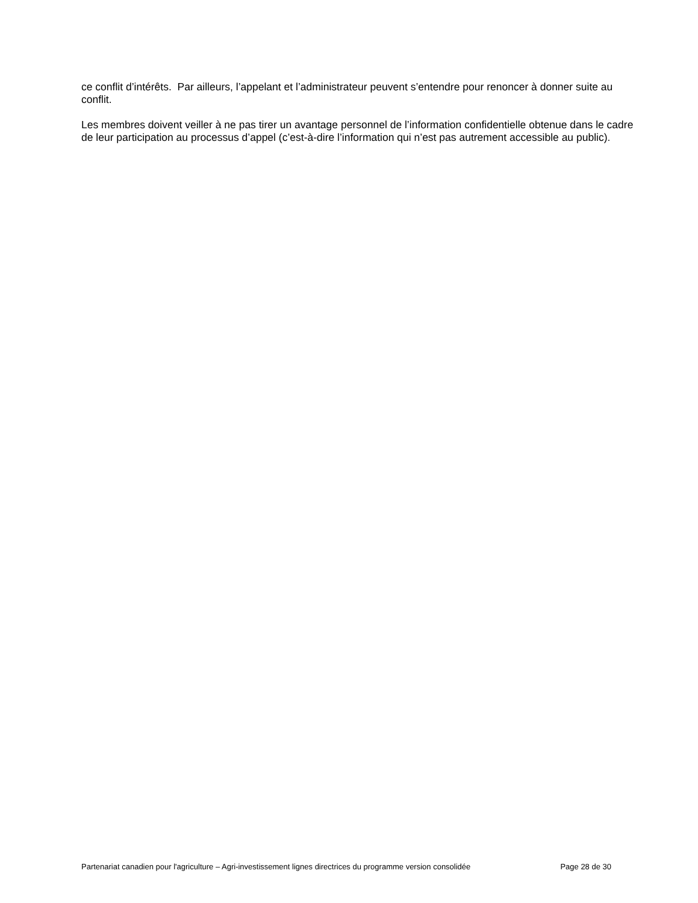ce conflit d’intérêts. Par ailleurs, l’appelant et l’administrateur peuvent s’entendre pour renoncer à donner suite au conflit.
Les membres doivent veiller à ne pas tirer un avantage personnel de l’information confidentielle obtenue dans le cadre de leur participation au processus d’appel (c’est-à-dire l’information qui n’est pas autrement accessible au public).
Partenariat canadien pour l'agriculture – Agri-investissement lignes directrices du programme version consolidée Page 28 de 30